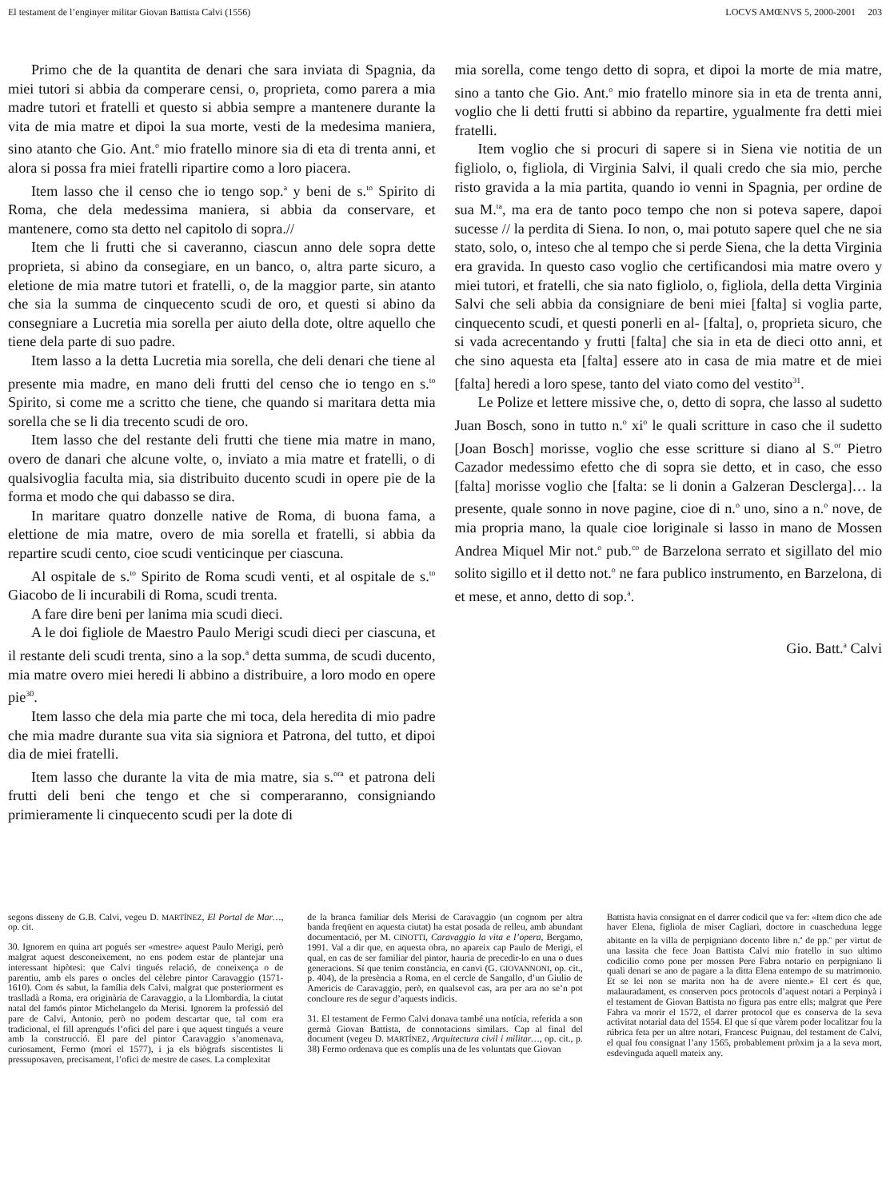El testament de l’enginyer militar Giovan Battista Calvi (1556) LOCVS AMŒNVS 5, 2000-2001 203
Primo che de la quantita de denari che sara inviata di Spagnia, da miei tutori si abbia da comperare censi, o, proprieta, como parera a mia madre tutori et fratelli et questo si abbia sempre a mantenere durante la vita de mia matre et dipoi la sua morte, vesti de la medesima maniera, sino atanto che Gio. Ant.<sup>o</sup> mio fratello minore sia di eta di trenta anni, et alora si possa fra miei fratelli ripartire como a loro piacera.
Item lasso che il censo che io tengo sop.<sup>a</sup> y beni de s.<sup>to</sup> Spirito di Roma, che dela medessima maniera, si abbia da conservare, et mantenere, como sta detto nel capitolo di sopra.//
Item che li frutti che si caveranno, ciascun anno dele sopra dette proprieta, si abino da consegiare, en un banco, o, altra parte sicuro, a eletione de mia matre tutori et fratelli, o, de la maggior parte, sin atanto che sia la summa de cinquecento scudi de oro, et questi si abino da consegniare a Lucretia mia sorella per aiuto della dote, oltre aquello che tiene dela parte di suo padre.
Item lasso a la detta Lucretia mia sorella, che deli denari che tiene al presente mia madre, en mano deli frutti del censo che io tengo en s.<sup>to</sup> Spirito, si come me a scritto che tiene, che quando si maritara detta mia sorella che se li dia trecento scudi de oro.
Item lasso che del restante deli frutti che tiene mia matre in mano, overo de danari che alcune volte, o, inviato a mia matre et fratelli, o di qualsivoglia faculta mia, sia distribuito ducento scudi in opere pie de la forma et modo che qui dabasso se dira.
In maritare quatro donzelle native de Roma, di buona fama, a elettione de mia matre, overo de mia sorella et fratelli, si abbia da repartire scudi cento, cioe scudi venticinque per ciascuna.
Al ospitale de s.<sup>to</sup> Spirito de Roma scudi venti, et al ospitale de s.<sup>to</sup> Giacobo de li incurabili di Roma, scudi trenta.
A fare dire beni per lanima mia scudi dieci.
A le doi figliole de Maestro Paulo Merigi scudi dieci per ciascuna, et il restante deli scudi trenta, sino a la sop.<sup>a</sup> detta summa, de scudi ducento, mia matre overo miei heredi li abbino a distribuire, a loro modo en opere pie<sup>30</sup>.
Item lasso che dela mia parte che mi toca, dela heredita di mio padre che mia madre durante sua vita sia signiora et Patrona, del tutto, et dipoi dia de miei fratelli.
Item lasso che durante la vita de mia matre, sia s.<sup>ora</sup> et patrona deli frutti deli beni che tengo et che si comperaranno, consigniando primieramente li cinquecento scudi per la dote di
mia sorella, come tengo detto di sopra, et dipoi la morte de mia matre, sino a tanto che Gio. Ant.<sup>o</sup> mio fratello minore sia in eta de trenta anni, voglio che li detti frutti si abbino da repartire, ygualmente fra detti miei fratelli.
Item voglio che si procuri di sapere si in Siena vie notitia de un figliolo, o, figliola, di Virginia Salvi, il quali credo che sia mio, perche risto gravida a la mia partita, quando io venni in Spagnia, per ordine de sua M.<sup>ta</sup>, ma era de tanto poco tempo che non si poteva sapere, dapoi sucesse // la perdita di Siena. Io non, o, mai potuto sapere quel che ne sia stato, solo, o, inteso che al tempo che si perde Siena, che la detta Virginia era gravida. In questo caso voglio che certificandosi mia matre overo y miei tutori, et fratelli, che sia nato figliolo, o, figliola, della detta Virginia Salvi che seli abbia da consigniare de beni miei [falta] si voglia parte, cinquecento scudi, et questi ponerli en al- [falta], o, proprieta sicuro, che si vada acrecentando y frutti [falta] che sia in eta de dieci otto anni, et che sino aquesta eta [falta] essere ato in casa de mia matre et de miei [falta] heredi a loro spese, tanto del viato como del vestito<sup>31</sup>.
Le Polize et lettere missive che, o, detto di sopra, che lasso al sudetto Juan Bosch, sono in tutto n.<sup>o</sup> xi<sup>o</sup> le quali scritture in caso che il sudetto [Joan Bosch] morisse, voglio che esse scritture si diano al S.<sup>or</sup> Pietro Cazador medessimo efetto che di sopra sie detto, et in caso, che esso [falta] morisse voglio che [falta: se li donin a Galzeran Desclerga]… la presente, quale sonno in nove pagine, cioe di n.<sup>o</sup> uno, sino a n.<sup>o</sup> nove, de mia propria mano, la quale cioe loriginale si lasso in mano de Mossen Andrea Miquel Mir not.<sup>o</sup> pub.<sup>co</sup> de Barzelona serrato et sigillato del mio solito sigillo et il detto not.<sup>o</sup> ne fara publico instrumento, en Barzelona, di et mese, et anno, detto di sop.<sup>a</sup>.
Gio. Batt.<sup>a</sup> Calvi
segons disseny de G.B. Calvi, vegeu D. MARTÍNEZ, El Portal de Mar…, op. cit.
30. Ignorem en quina art pogués ser «mestre» aquest Paulo Merigi, però malgrat aquest desconeixement, no ens podem estar de plantejar una interessant hipòtesi: que Calvi tingués relació, de coneixença o de parentiu, amb els pares o oncles del cèlebre pintor Caravaggio (1571-1610). Com és sabut, la família dels Calvi, malgrat que posteriorment es traslladà a Roma, era originària de Caravaggio, a la Llombardia, la ciutat natal del famós pintor Michelangelo da Merisi. Ignorem la professió del pare de Calvi, Antonio, però no podem descartar que, tal com era tradicional, el fill aprengués l’ofici del pare i que aquest tingués a veure amb la construcció. El pare del pintor Caravaggio s’anomenava, curiosament, Fermo (morí el 1577), i ja els biògrafs siscentistes li pressuposaven, precisament, l’ofici de mestre de cases. La complexitat
de la branca familiar dels Merisi de Caravaggio (un cognom per altra banda freqüent en aquesta ciutat) ha estat posada de relleu, amb abundant documentació, per M. CINOTTI, Caravaggio la vita e l’opera, Bergamo, 1991. Val a dir que, en aquesta obra, no apareix cap Paulo de Merigi, el qual, en cas de ser familiar del pintor, hauria de precedir-lo en una o dues generacions. Sí que tenim constància, en canvi (G. GIOVANNONI, op. cit., p. 404), de la presència a Roma, en el cercle de Sangallo, d’un Giulio de Americis de Caravaggio, però, en qualsevol cas, ara per ara no se’n pot concloure res de segur d’aquests indicis.
31. El testament de Fermo Calvi donava també una notícia, referida a son germà Giovan Battista, de connotacions similars. Cap al final del document (vegeu D. MARTÍNEZ, Arquitectura civil i militar…, op. cit., p. 38) Fermo ordenava que es complís una de les voluntats que Giovan
Battista havia consignat en el darrer codicil que va fer: «Item dico che ade haver Elena, figliola de miser Cagliari, doctore in cuascheduna legge abitante en la villa de perpigniano docento libre n.<sup>a</sup> de pp.<sup>o</sup> per virtut de una lassita che fece Joan Battista Calvi mio fratello in suo ultimo codicilio como pone per mossen Pere Fabra notario en perpigniano li quali denari se ano de pagare a la ditta Elena entempo de su matrimonio. Et se lei non se marita non ha de avere niente.» El cert és que, malauradament, es conserven pocs protocols d’aquest notari a Perpinyà i el testament de Giovan Battista no figura pas entre ells; malgrat que Pere Fabra va morir el 1572, el darrer protocol que es conserva de la seva activitat notarial data del 1554. El que sí que vàrem poder localitzar fou la rúbrica feta per un altre notari, Francesc Puignau, del testament de Calvi, el qual fou consignat l’any 1565, probablement pròxim ja a la seva mort, esdevinguda aquell mateix any.